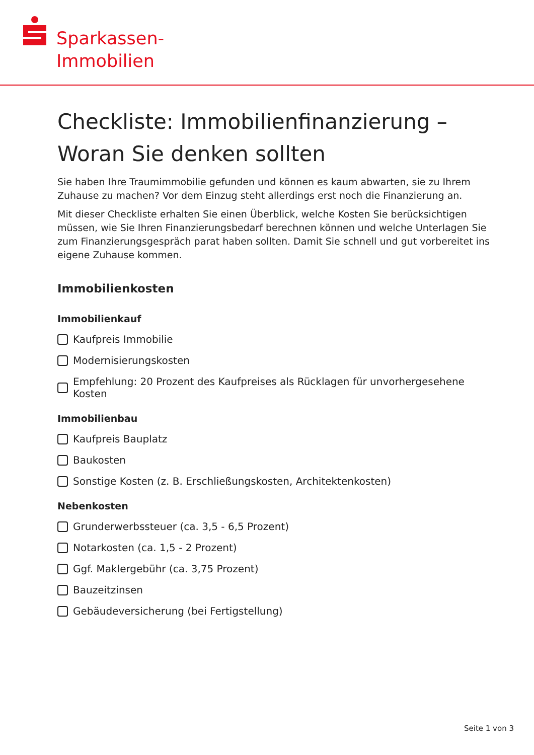Sparkassen-
Immobilien
Checkliste: Immobilienfinanzierung –
Woran Sie denken sollten
Sie haben Ihre Traumimmobilie gefunden und können es kaum abwarten, sie zu Ihrem Zuhause zu machen? Vor dem Einzug steht allerdings erst noch die Finanzierung an.
Mit dieser Checkliste erhalten Sie einen Überblick, welche Kosten Sie berücksichtigen müssen, wie Sie Ihren Finanzierungsbedarf berechnen können und welche Unterlagen Sie zum Finanzierungsgespräch parat haben sollten. Damit Sie schnell und gut vorbereitet ins eigene Zuhause kommen.
Immobilienkosten
Immobilienkauf
Kaufpreis Immobilie
Modernisierungskosten
Empfehlung: 20 Prozent des Kaufpreises als Rücklagen für unvorhergesehene Kosten
Immobilienbau
Kaufpreis Bauplatz
Baukosten
Sonstige Kosten (z. B. Erschließungskosten, Architektenkosten)
Nebenkosten
Grunderwerbssteuer (ca. 3,5 - 6,5 Prozent)
Notarkosten (ca. 1,5 - 2 Prozent)
Ggf. Maklergebühr (ca. 3,75 Prozent)
Bauzeitzinsen
Gebäudeversicherung (bei Fertigstellung)
Seite 1 von 3